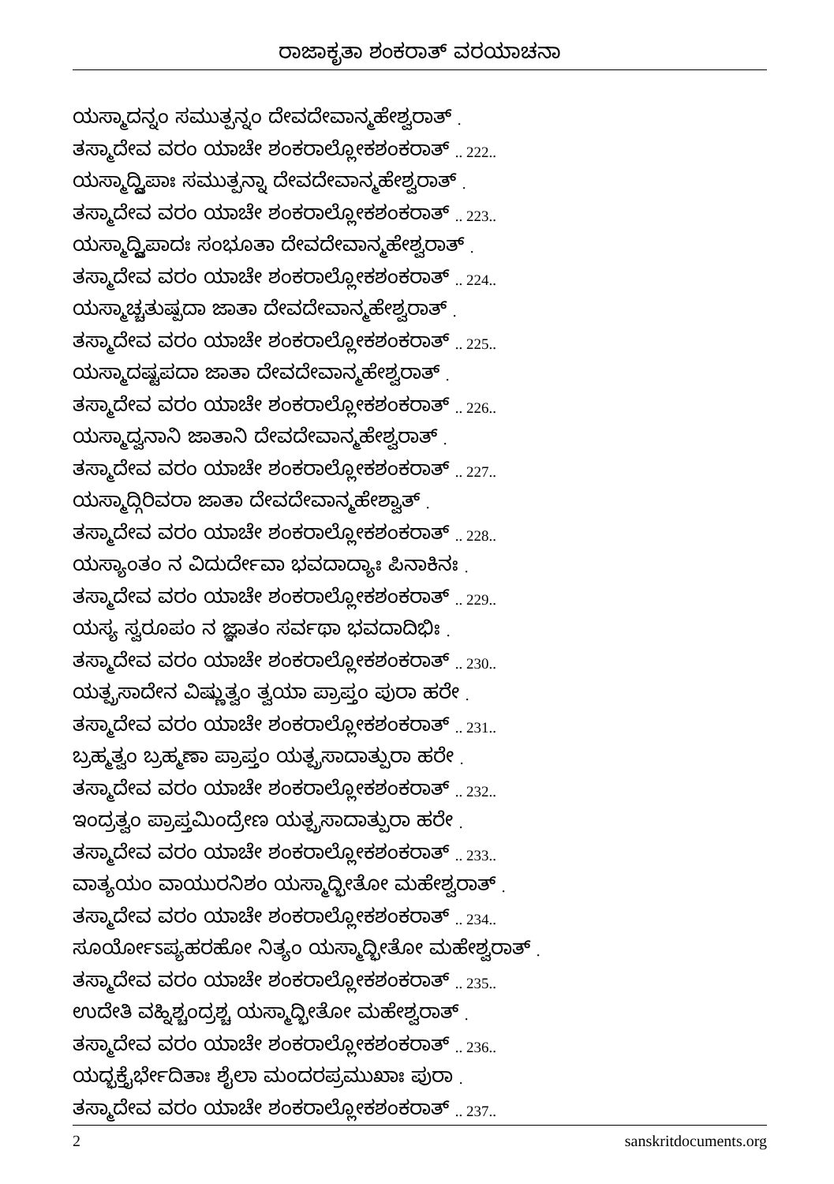ರಾಜಾಕೃತಾ ಶಂಕರಾತ್ ವರಯಾಚನಾ
ಯಸ್ಮಾದನ್ನಂ ಸಮುತ್ಪನ್ನಂ ದೇವದೇವಾನ್ಮಹೇಶ್ವರಾತ್ .
ತಸ್ಮಾದೇವ ವರಂ ಯಾಚೇ ಶಂಕರಾಲ್ಲೋಕಶಂಕರಾತ್ .. 222..
ಯಸ್ಮಾದ್ದ್ವಿಪಾಃ ಸಮುತ್ಪನ್ನಾ ದೇವದೇವಾನ್ಮಹೇಶ್ವರಾತ್ .
ತಸ್ಮಾದೇವ ವರಂ ಯಾಚೇ ಶಂಕರಾಲ್ಲೋಕಶಂಕರಾತ್ .. 223..
ಯಸ್ಮಾದ್ದ್ವಿಪಾದಃ ಸಂಭೂತಾ ದೇವದೇವಾನ್ಮಹೇಶ್ವರಾತ್ .
ತಸ್ಮಾದೇವ ವರಂ ಯಾಚೇ ಶಂಕರಾಲ್ಲೋಕಶಂಕರಾತ್ .. 224..
ಯಸ್ಮಾಚ್ಚತುಷ್ಪದಾ ಜಾತಾ ದೇವದೇವಾನ್ಮಹೇಶ್ವರಾತ್ .
ತಸ್ಮಾದೇವ ವರಂ ಯಾಚೇ ಶಂಕರಾಲ್ಲೋಕಶಂಕರಾತ್ .. 225..
ಯಸ್ಮಾದಷ್ಟಪದಾ ಜಾತಾ ದೇವದೇವಾನ್ಮಹೇಶ್ವರಾತ್ .
ತಸ್ಮಾದೇವ ವರಂ ಯಾಚೇ ಶಂಕರಾಲ್ಲೋಕಶಂಕರಾತ್ .. 226..
ಯಸ್ಮಾದ್ವನಾನಿ ಜಾತಾನಿ ದೇವದೇವಾನ್ಮಹೇಶ್ವರಾತ್ .
ತಸ್ಮಾದೇವ ವರಂ ಯಾಚೇ ಶಂಕರಾಲ್ಲೋಕಶಂಕರಾತ್ .. 227..
ಯಸ್ಮಾದ್ಗಿರಿವರಾ ಜಾತಾ ದೇವದೇವಾನ್ಮಹೇಶ್ವಾತ್ .
ತಸ್ಮಾದೇವ ವರಂ ಯಾಚೇ ಶಂಕರಾಲ್ಲೋಕಶಂಕರಾತ್ .. 228..
ಯಸ್ಯಾಂತಂ ನ ವಿದುರ್ದೇವಾ ಭವದಾದ್ಯಾಃ ಪಿನಾಕಿನಃ .
ತಸ್ಮಾದೇವ ವರಂ ಯಾಚೇ ಶಂಕರಾಲ್ಲೋಕಶಂಕರಾತ್ .. 229..
ಯಸ್ಯ ಸ್ವರೂಪಂ ನ ಜ್ಞಾತಂ ಸರ್ವಥಾ ಭವದಾದಿಭಿಃ .
ತಸ್ಮಾದೇವ ವರಂ ಯಾಚೇ ಶಂಕರಾಲ್ಲೋಕಶಂಕರಾತ್ .. 230..
ಯತ್ಪ್ರಸಾದೇನ ವಿಷ್ಣುತ್ವಂ ತ್ವಯಾ ಪ್ರಾಪ್ತಂ ಪುರಾ ಹರೇ .
ತಸ್ಮಾದೇವ ವರಂ ಯಾಚೇ ಶಂಕರಾಲ್ಲೋಕಶಂಕರಾತ್ .. 231..
ಬ್ರಹ್ಮತ್ವಂ ಬ್ರಹ್ಮಣಾ ಪ್ರಾಪ್ತಂ ಯತ್ಪ್ರಸಾದಾತ್ಪುರಾ ಹರೇ .
ತಸ್ಮಾದೇವ ವರಂ ಯಾಚೇ ಶಂಕರಾಲ್ಲೋಕಶಂಕರಾತ್ .. 232..
ಇಂದ್ರತ್ವಂ ಪ್ರಾಪ್ತಮಿಂದ್ರೇಣ ಯತ್ಪ್ರಸಾದಾತ್ಪುರಾ ಹರೇ .
ತಸ್ಮಾದೇವ ವರಂ ಯಾಚೇ ಶಂಕರಾಲ್ಲೋಕಶಂಕರಾತ್ .. 233..
ವಾತ್ಯಯಂ ವಾಯುರನಿಶಂ ಯಸ್ಮಾದ್ಭೀತೋ ಮಹೇಶ್ವರಾತ್ .
ತಸ್ಮಾದೇವ ವರಂ ಯಾಚೇ ಶಂಕರಾಲ್ಲೋಕಶಂಕರಾತ್ .. 234..
ಸೂರ್ಯೋಽಪ್ಯಹರಹೋ ನಿತ್ಯಂ ಯಸ್ಮಾದ್ಭೀತೋ ಮಹೇಶ್ವರಾತ್ .
ತಸ್ಮಾದೇವ ವರಂ ಯಾಚೇ ಶಂಕರಾಲ್ಲೋಕಶಂಕರಾತ್ .. 235..
ಉದೇತಿ ವಹ್ನಿಶ್ಚಂದ್ರಶ್ಚ ಯಸ್ಮಾದ್ಭೀತೋ ಮಹೇಶ್ವರಾತ್ .
ತಸ್ಮಾದೇವ ವರಂ ಯಾಚೇ ಶಂಕರಾಲ್ಲೋಕಶಂಕರಾತ್ .. 236..
ಯದ್ಭಕ್ತೈರ್ಭೇದಿತಾಃ ಶೈಲಾ ಮಂದರಪ್ರಮುಖಾಃ ಪುರಾ .
ತಸ್ಮಾದೇವ ವರಂ ಯಾಚೇ ಶಂಕರಾಲ್ಲೋಕಶಂಕರಾತ್ .. 237..
2 sanskritdocuments.org